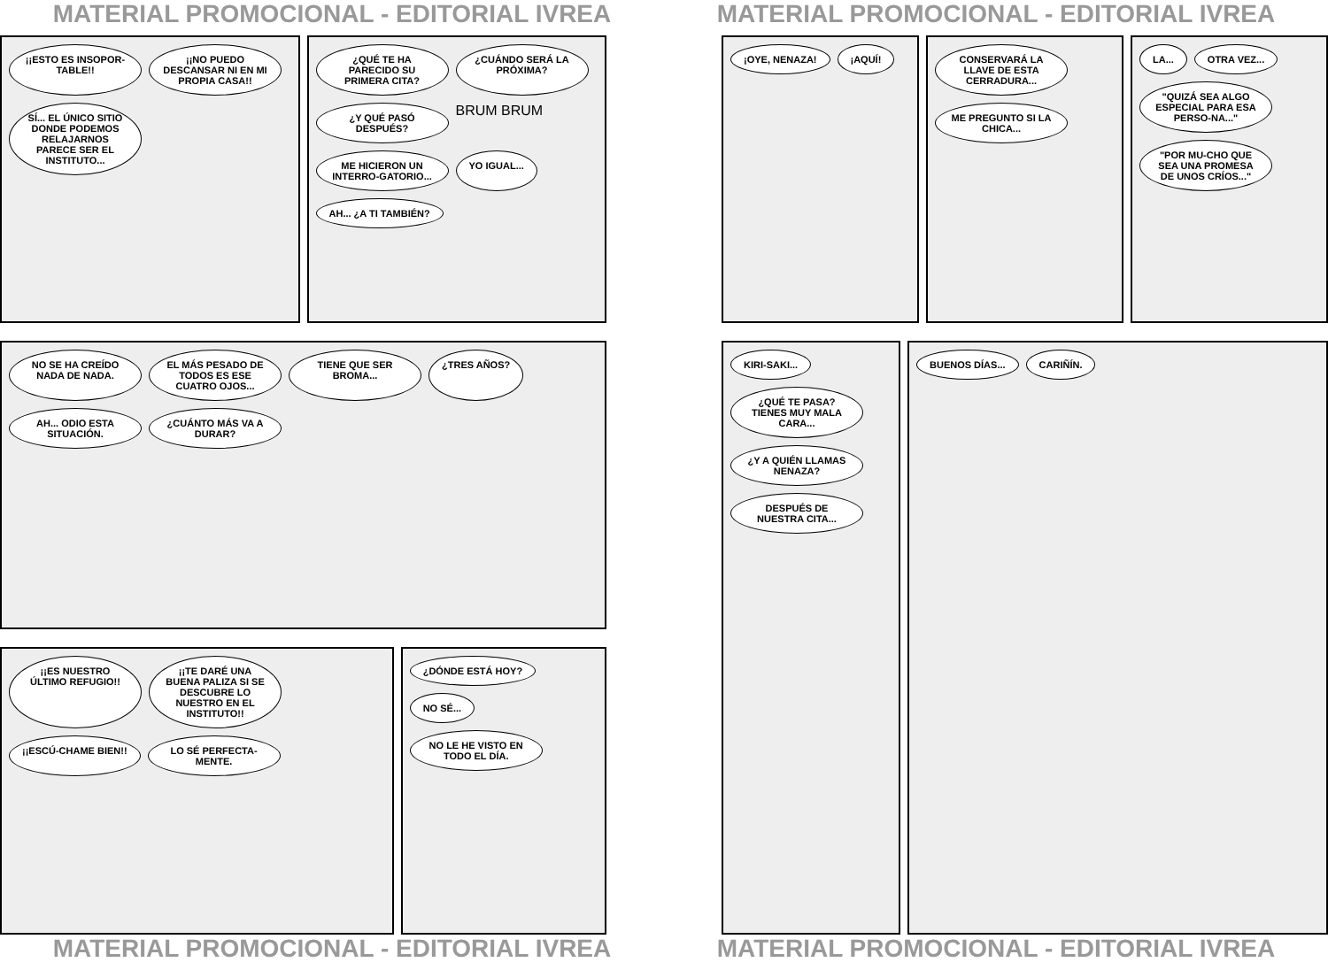MATERIAL PROMOCIONAL - EDITORIAL IVREA MATERIAL PROMOCIONAL - EDITORIAL IVREA
¡¡ESTO ES INSOPOR-TABLE!!
¡¡NO PUEDO DESCANSAR NI EN MI PROPIA CASA!!
SÍ... EL ÚNICO SITIO DONDE PODEMOS RELAJARNOS PARECE SER EL INSTITUTO...
¿QUÉ TE HA PARECIDO SU PRIMERA CITA?
¿CUÁNDO SERÁ LA PRÓXIMA?
¿Y QUÉ PASÓ DESPUÉS?
BRUM BRUM
ME HICIERON UN INTERRO-GATORIO...
YO IGUAL...
AH... ¿A TI TAMBIÉN?
NO SE HA CREÍDO NADA DE NADA.
EL MÁS PESADO DE TODOS ES ESE CUATRO OJOS...
TIENE QUE SER BROMA...
¿TRES AÑOS?
AH... ODIO ESTA SITUACIÓN.
¿CUÁNTO MÁS VA A DURAR?
¡¡ES NUESTRO ÚLTIMO REFUGIO!!
¡¡TE DARÉ UNA BUENA PALIZA SI SE DESCUBRE LO NUESTRO EN EL INSTITUTO!!
¡¡ESCÚ-CHAME BIEN!!
LO SÉ PERFECTA-MENTE.
¿DÓNDE ESTÁ HOY?
NO SÉ...
NO LE HE VISTO EN TODO EL DÍA.
¡OYE, NENAZA!
¡AQUÍ!
CONSERVARÁ LA LLAVE DE ESTA CERRADURA...
ME PREGUNTO SI LA CHICA...
LA...
OTRA VEZ...
"QUIZÁ SEA ALGO ESPECIAL PARA ESA PERSO-NA..."
"POR MU-CHO QUE SEA UNA PROMESA DE UNOS CRÍOS..."
KIRI-SAKI...
¿QUÉ TE PASA? TIENES MUY MALA CARA...
¿Y A QUIÉN LLAMAS NENAZA?
DESPUÉS DE NUESTRA CITA...
BUENOS DÍAS...
CARIÑÍN.
MATERIAL PROMOCIONAL - EDITORIAL IVREA MATERIAL PROMOCIONAL - EDITORIAL IVREA